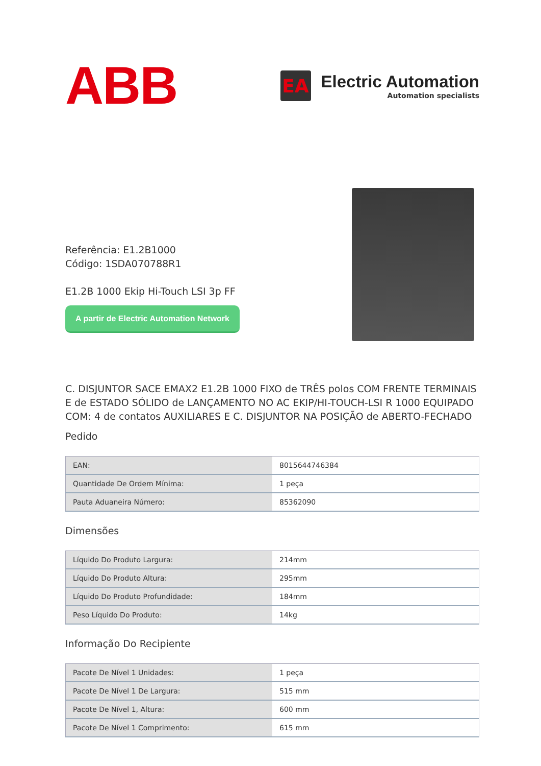ABB
EA
Electric Automation
Automation specialists
Referência: E1.2B1000
Código: 1SDA070788R1
E1.2B 1000 Ekip Hi-Touch LSI 3p FF
A partir de Electric Automation Network
C. DISJUNTOR SACE EMAX2 E1.2B 1000 FIXO de TRÊS polos COM FRENTE TERMINAIS E de ESTADO SÓLIDO de LANÇAMENTO NO AC EKIP/HI-TOUCH-LSI R 1000 EQUIPADO COM: 4 de contatos AUXILIARES E C. DISJUNTOR NA POSIÇÃO de ABERTO-FECHADO
Pedido
| EAN: | 8015644746384 |
| Quantidade De Ordem Mínima: | 1 peça |
| Pauta Aduaneira Número: | 85362090 |
Dimensões
| Líquido Do Produto Largura: | 214mm |
| Líquido Do Produto Altura: | 295mm |
| Líquido Do Produto Profundidade: | 184mm |
| Peso Líquido Do Produto: | 14kg |
Informação Do Recipiente
| Pacote De Nível 1 Unidades: | 1 peça |
| Pacote De Nível 1 De Largura: | 515 mm |
| Pacote De Nível 1, Altura: | 600 mm |
| Pacote De Nível 1 Comprimento: | 615 mm |